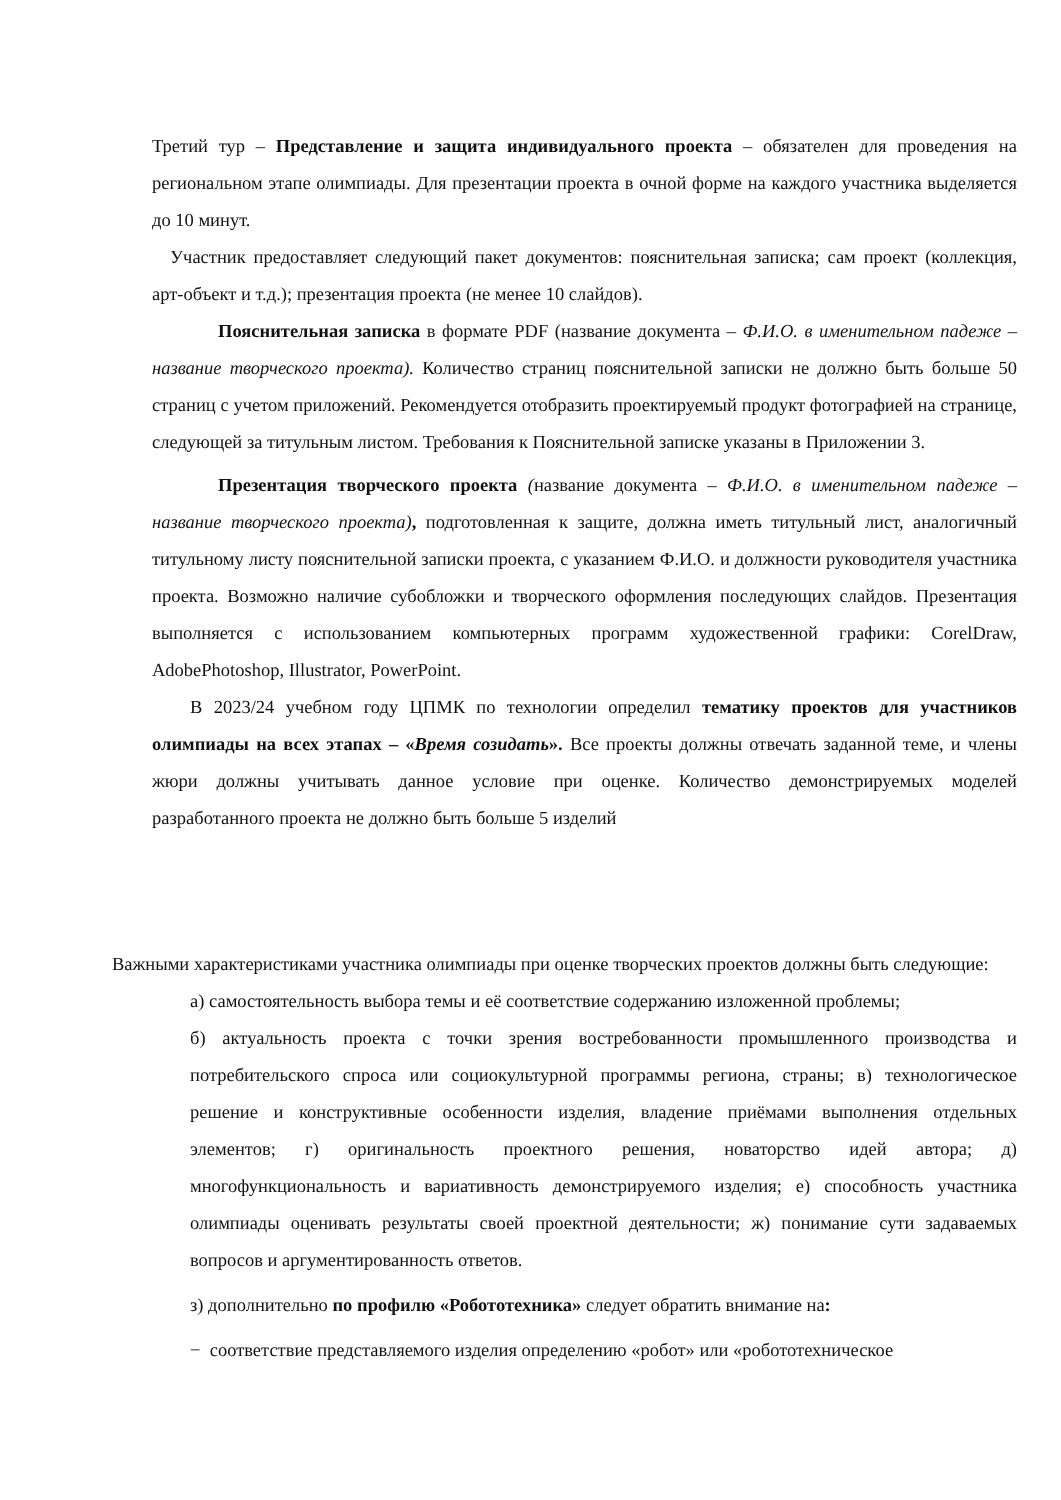Третий тур – Представление и защита индивидуального проекта – обязателен для проведения на региональном этапе олимпиады. Для презентации проекта в очной форме на каждого участника выделяется до 10 минут.
Участник предоставляет следующий пакет документов: пояснительная записка; сам проект (коллекция, арт-объект и т.д.); презентация проекта (не менее 10 слайдов).
Пояснительная записка в формате PDF (название документа – Ф.И.О. в именительном падеже – название творческого проекта). Количество страниц пояснительной записки не должно быть больше 50 страниц с учетом приложений. Рекомендуется отобразить проектируемый продукт фотографией на странице, следующей за титульным листом. Требования к Пояснительной записке указаны в Приложении 3.
Презентация творческого проекта (название документа – Ф.И.О. в именительном падеже – название творческого проекта), подготовленная к защите, должна иметь титульный лист, аналогичный титульному листу пояснительной записки проекта, с указанием Ф.И.О. и должности руководителя участника проекта. Возможно наличие субобложки и творческого оформления последующих слайдов. Презентация выполняется с использованием компьютерных программ художественной графики: CorelDraw, AdobePhotoshop, Illustrator, PowerPoint.
В 2023/24 учебном году ЦПМК по технологии определил тематику проектов для участников олимпиады на всех этапах – «Время созидать». Все проекты должны отвечать заданной теме, и члены жюри должны учитывать данное условие при оценке. Количество демонстрируемых моделей разработанного проекта не должно быть больше 5 изделий
Важными характеристиками участника олимпиады при оценке творческих проектов должны быть следующие:
а) самостоятельность выбора темы и её соответствие содержанию изложенной проблемы;
б) актуальность проекта с точки зрения востребованности промышленного производства и потребительского спроса или социокультурной программы региона, страны; в) технологическое решение и конструктивные особенности изделия, владение приёмами выполнения отдельных элементов; г) оригинальность проектного решения, новаторство идей автора; д) многофункциональность и вариативность демонстрируемого изделия; е) способность участника олимпиады оценивать результаты своей проектной деятельности; ж) понимание сути задаваемых вопросов и аргументированность ответов.
з) дополнительно по профилю «Робототехника» следует обратить внимание на:
− соответствие представляемого изделия определению «робот» или «робототехническое